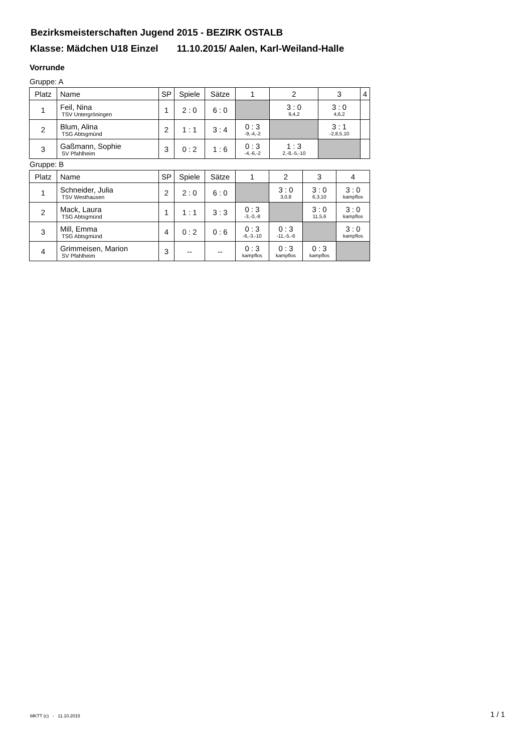Bezirksmeisterschaften Jugend 2015 - BEZIRK OSTALB
Klasse: Mädchen U18 Einzel 11.10.2015/ Aalen, Karl-Weiland-Halle
Vorrunde
Gruppe: A
| Platz | Name | SP | Spiele | Sätze | 1 | 2 | 3 | 4 |
| --- | --- | --- | --- | --- | --- | --- | --- | --- |
| 1 | Feil, Nina TSV Untergröningen | 1 | 2 : 0 | 6 : 0 | | 3 : 0 9,4,2 | 3 : 0 4,6,2 | |
| 2 | Blum, Alina TSG Abtsgmünd | 2 | 1 : 1 | 3 : 4 | 0 : 3 -9,-4,-2 | | 3 : 1 -2,8,5,10 | |
| 3 | Gaßmann, Sophie SV Pfahlheim | 3 | 0 : 2 | 1 : 6 | 0 : 3 -4,-6,-2 | 1 : 3 2,-8,-5,-10 | | |
Gruppe: B
| Platz | Name | SP | Spiele | Sätze | 1 | 2 | 3 | 4 |
| --- | --- | --- | --- | --- | --- | --- | --- | --- |
| 1 | Schneider, Julia TSV Westhausen | 2 | 2 : 0 | 6 : 0 | | 3 : 0 3,0,8 | 3 : 0 6,3,10 | 3 : 0 kampflos |
| 2 | Mack, Laura TSG Abtsgmünd | 1 | 1 : 1 | 3 : 3 | 0 : 3 -3,-0,-8 | | 3 : 0 11,5,6 | 3 : 0 kampflos |
| 3 | Mill, Emma TSG Abtsgmünd | 4 | 0 : 2 | 0 : 6 | 0 : 3 -6,-3,-10 | 0 : 3 -11,-5,-6 | | 3 : 0 kampflos |
| 4 | Grimmeisen, Marion SV Pfahlheim | 3 | -- | -- | 0 : 3 kampflos | 0 : 3 kampflos | 0 : 3 kampflos | |
MKTT (c) - 11.10.2015 1 / 1